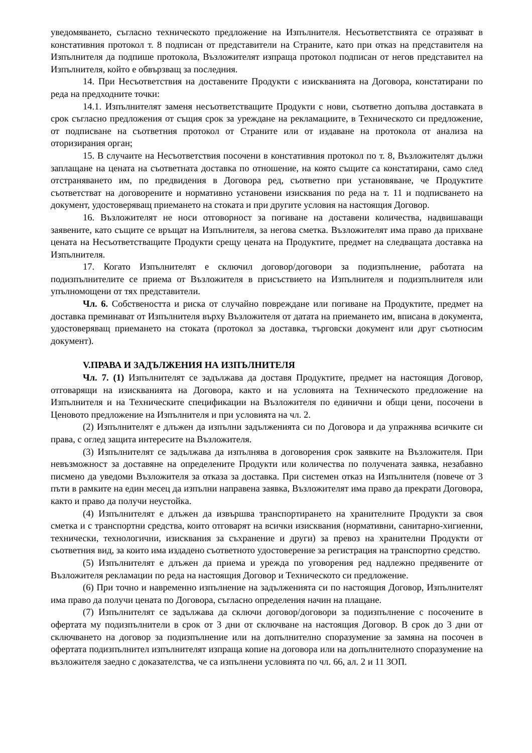уведомяването, съгласно техническото предложение на Изпълнителя. Несъответствията се отразяват в констативния протокол т. 8 подписан от представители на Страните, като при отказ на представителя на Изпълнителя да подпише протокола, Възложителят изпраща протокол подписан от негов представител на Изпълнителя, който е обвързващ за последния.
14. При Несъответствия на доставените Продукти с изискванията на Договора, констатирани по реда на предходните точки:
14.1. Изпълнителят заменя несъответстващите Продукти с нови, съответно допълва доставката в срок съгласно предложения от същия срок за уреждане на рекламациите, в Техническото си предложение, от подписване на съответния протокол от Страните или от издаване на протокола от анализа на оторизирания орган;
15. В случаите на Несъответствия посочени в констативния протокол по т. 8, Възложителят дължи заплащане на цената на съответната доставка по отношение, на която същите са констатирани, само след отстраняването им, по предвидения в Договора ред, съответно при установяване, че Продуктите съответстват на договорените и нормативно установени изисквания по реда на т. 11 и подписването на документ, удостоверяващ приемането на стоката и при другите условия на настоящия Договор.
16. Възложителят не носи отговорност за погиване на доставени количества, надвишаващи заявените, като същите се връщат на Изпълнителя, за негова сметка. Възложителят има право да прихване цената на Несъответстващите Продукти срещу цената на Продуктите, предмет на следващата доставка на Изпълнителя.
17. Когато Изпълнителят е сключил договор/договори за подизпълнение, работата на подизпълнителите се приема от Възложителя в присъствието на Изпълнителя и подизпълнителя или упълномощени от тях представители.
Чл. 6. Собствеността и риска от случайно повреждане или погиване на Продуктите, предмет на доставка преминават от Изпълнителя върху Възложителя от датата на приемането им, вписана в документа, удостоверяващ приемането на стоката (протокол за доставка, търговски документ или друг съотносим документ).
V.ПРАВА И ЗАДЪЛЖЕНИЯ НА ИЗПЪЛНИТЕЛЯ
Чл. 7. (1) Изпълнителят се задължава да доставя Продуктите, предмет на настоящия Договор, отговарящи на изискванията на Договора, както и на условията на Техническото предложение на Изпълнителя и на Техническите спецификации на Възложителя по единични и общи цени, посочени в Ценовото предложение на Изпълнителя и при условията на чл. 2.
(2) Изпълнителят е длъжен да изпълни задълженията си по Договора и да упражнява всичките си права, с оглед защита интересите на Възложителя.
(3) Изпълнителят се задължава да изпълнява в договорения срок заявките на Възложителя. При невъзможност за доставяне на определените Продукти или количества по получената заявка, незабавно писмено да уведоми Възложителя за отказа за доставка. При системен отказ на Изпълнителя (повече от 3 пъти в рамките на един месец да изпълни направена заявка, Възложителят има право да прекрати Договора, както и право да получи неустойка.
(4) Изпълнителят е длъжен да извършва транспортирането на хранителните Продукти за своя сметка и с транспортни средства, които отговарят на всички изисквания (нормативни, санитарно-хигиенни, технически, технологични, изисквания за съхранение и други) за превоз на хранителни Продукти от съответния вид, за които има издадено съответното удостоверение за регистрация на транспортно средство.
(5) Изпълнителят е длъжен да приема и урежда по уговорения ред надлежно предявените от Възложителя рекламации по реда на настоящия Договор и Техническото си предложение.
(6) При точно и навременно изпълнение на задълженията си по настоящия Договор, Изпълнителят има право да получи цената по Договора, съгласно определения начин на плащане.
(7) Изпълнителят се задължава да сключи договор/договори за подизпълнение с посочените в офертата му подизпълнители в срок от 3 дни от сключване на настоящия Договор. В срок до 3 дни от сключването на договор за подизпълнение или на допълнително споразумение за замяна на посочен в офертата подизпълнител изпълнителят изпраща копие на договора или на допълнителното споразумение на възложителя заедно с доказателства, че са изпълнени условията по чл. 66, ал. 2 и 11 ЗОП.